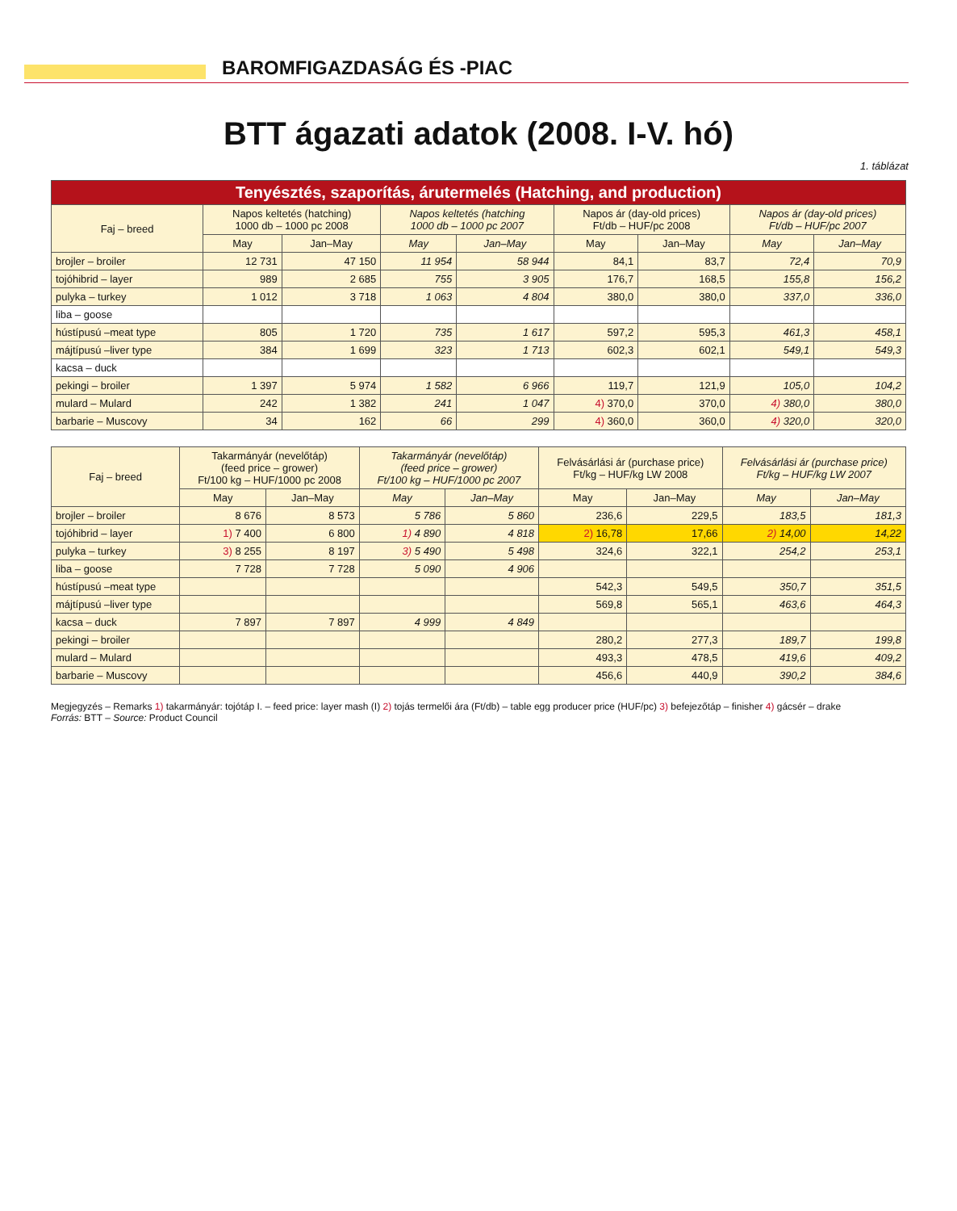BAROMFIGAZDASÁG ÉS -PIAC
BTT ágazati adatok (2008. I-V. hó)
1. táblázat
| Tenyésztés, szaporítás, árutermelés (Hatching, and production) | | | | | | | | |
| --- | --- | --- | --- | --- | --- | --- | --- | --- |
| Faj – breed | Napos keltetés (hatching) 1000 db – 1000 pc 2008 | | Napos keltetés (hatching 1000 db – 1000 pc 2007 | | Napos ár (day-old prices) Ft/db – HUF/pc 2008 | | Napos ár (day-old prices) Ft/db – HUF/pc 2007 | |
| | May | Jan–May | May | Jan–May | May | Jan–May | May | Jan–May |
| brojler – broiler | 12 731 | 47 150 | 11 954 | 58 944 | 84,1 | 83,7 | 72,4 | 70,9 |
| tojóhibrid – layer | 989 | 2 685 | 755 | 3 905 | 176,7 | 168,5 | 155,8 | 156,2 |
| pulyka – turkey | 1 012 | 3 718 | 1 063 | 4 804 | 380,0 | 380,0 | 337,0 | 336,0 |
| liba – goose | | | | | | | | |
| hústípusú –meat type | 805 | 1 720 | 735 | 1 617 | 597,2 | 595,3 | 461,3 | 458,1 |
| májtípusú –liver type | 384 | 1 699 | 323 | 1 713 | 602,3 | 602,1 | 549,1 | 549,3 |
| kacsa – duck | | | | | | | | |
| pekingi – broiler | 1 397 | 5 974 | 1 582 | 6 966 | 119,7 | 121,9 | 105,0 | 104,2 |
| mulard – Mulard | 242 | 1 382 | 241 | 1 047 | 4) 370,0 | 370,0 | 4) 380,0 | 380,0 |
| barbarie – Muscovy | 34 | 162 | 66 | 299 | 4) 360,0 | 360,0 | 4) 320,0 | 320,0 |
| Faj – breed | Takarmányár (nevelőtáp) (feed price – grower) Ft/100 kg – HUF/1000 pc 2008 | | Takarmányár (nevelőtáp) (feed price – grower) Ft/100 kg – HUF/1000 pc 2007 | | Felvásárlási ár (purchase price) Ft/kg – HUF/kg LW 2008 | | Felvásárlási ár (purchase price) Ft/kg – HUF/kg LW 2007 | |
| --- | --- | --- | --- | --- | --- | --- | --- | --- |
| | May | Jan–May | May | Jan–May | May | Jan–May | May | Jan–May |
| brojler – broiler | 8 676 | 8 573 | 5 786 | 5 860 | 236,6 | 229,5 | 183,5 | 181,3 |
| tojóhibrid – layer | 1) 7 400 | 6 800 | 1) 4 890 | 4 818 | 2) 16,78 | 17,66 | 2) 14,00 | 14,22 |
| pulyka – turkey | 3) 8 255 | 8 197 | 3) 5 490 | 5 498 | 324,6 | 322,1 | 254,2 | 253,1 |
| liba – goose | 7 728 | 7 728 | 5 090 | 4 906 | | | | |
| hústípusú –meat type | | | | | 542,3 | 549,5 | 350,7 | 351,5 |
| májtípusú –liver type | | | | | 569,8 | 565,1 | 463,6 | 464,3 |
| kacsa – duck | 7 897 | 7 897 | 4 999 | 4 849 | | | | |
| pekingi – broiler | | | | | 280,2 | 277,3 | 189,7 | 199,8 |
| mulard – Mulard | | | | | 493,3 | 478,5 | 419,6 | 409,2 |
| barbarie – Muscovy | | | | | 456,6 | 440,9 | 390,2 | 384,6 |
Megjegyzés – Remarks 1) takarmányár: tojótáp I. – feed price: layer mash (I) 2) tojás termelői ára (Ft/db) – table egg producer price (HUF/pc) 3) befejezőtáp – finisher 4) gácsér – drake
Forrás: BTT – Source: Product Council